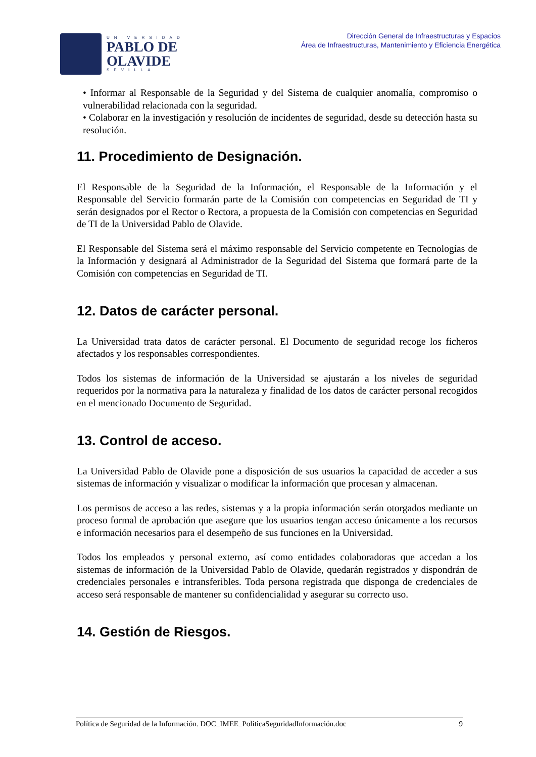UNIVERSIDAD
PABLO DE
OLAVIDE
SEVILLA
Dirección General de Infraestructuras y Espacios
Área de Infraestructuras, Mantenimiento y Eficiencia Energética
• Informar al Responsable de la Seguridad y del Sistema de cualquier anomalía, compromiso o vulnerabilidad relacionada con la seguridad.
• Colaborar en la investigación y resolución de incidentes de seguridad, desde su detección hasta su resolución.
11. Procedimiento de Designación.
El Responsable de la Seguridad de la Información, el Responsable de la Información y el Responsable del Servicio formarán parte de la Comisión con competencias en Seguridad de TI y serán designados por el Rector o Rectora, a propuesta de la Comisión con competencias en Seguridad de TI de la Universidad Pablo de Olavide.
El Responsable del Sistema será el máximo responsable del Servicio competente en Tecnologías de la Información y designará al Administrador de la Seguridad del Sistema que formará parte de la Comisión con competencias en Seguridad de TI.
12. Datos de carácter personal.
La Universidad trata datos de carácter personal. El Documento de seguridad recoge los ficheros afectados y los responsables correspondientes.
Todos los sistemas de información de la Universidad se ajustarán a los niveles de seguridad requeridos por la normativa para la naturaleza y finalidad de los datos de carácter personal recogidos en el mencionado Documento de Seguridad.
13. Control de acceso.
La Universidad Pablo de Olavide pone a disposición de sus usuarios la capacidad de acceder a sus sistemas de información y visualizar o modificar la información que procesan y almacenan.
Los permisos de acceso a las redes, sistemas y a la propia información serán otorgados mediante un proceso formal de aprobación que asegure que los usuarios tengan acceso únicamente a los recursos e información necesarios para el desempeño de sus funciones en la Universidad.
Todos los empleados y personal externo, así como entidades colaboradoras que accedan a los sistemas de información de la Universidad Pablo de Olavide, quedarán registrados y dispondrán de credenciales personales e intransferibles. Toda persona registrada que disponga de credenciales de acceso será responsable de mantener su confidencialidad y asegurar su correcto uso.
14. Gestión de Riesgos.
Política de Seguridad de la Información. DOC_IMEE_PoliticaSeguridadInformación.doc 9